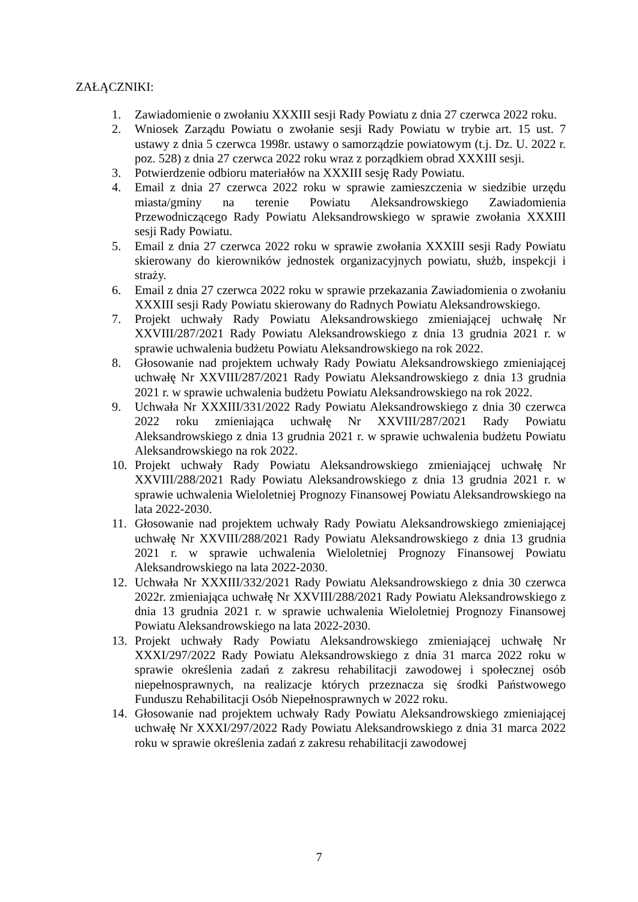ZAŁĄCZNIKI:
1. Zawiadomienie o zwołaniu XXXIII sesji Rady Powiatu z dnia 27 czerwca 2022 roku.
2. Wniosek Zarządu Powiatu o zwołanie sesji Rady Powiatu w trybie art. 15 ust. 7 ustawy z dnia 5 czerwca 1998r. ustawy o samorządzie powiatowym (t.j. Dz. U. 2022 r. poz. 528) z dnia 27 czerwca 2022 roku wraz z porządkiem obrad XXXIII sesji.
3. Potwierdzenie odbioru materiałów na XXXIII sesję Rady Powiatu.
4. Email z dnia 27 czerwca 2022 roku w sprawie zamieszczenia w siedzibie urzędu miasta/gminy na terenie Powiatu Aleksandrowskiego Zawiadomienia Przewodniczącego Rady Powiatu Aleksandrowskiego w sprawie zwołania XXXIII sesji Rady Powiatu.
5. Email z dnia 27 czerwca 2022 roku w sprawie zwołania XXXIII sesji Rady Powiatu skierowany do kierowników jednostek organizacyjnych powiatu, służb, inspekcji i straży.
6. Email z dnia 27 czerwca 2022 roku w sprawie przekazania Zawiadomienia o zwołaniu XXXIII sesji Rady Powiatu skierowany do Radnych Powiatu Aleksandrowskiego.
7. Projekt uchwały Rady Powiatu Aleksandrowskiego zmieniającej uchwałę Nr XXVIII/287/2021 Rady Powiatu Aleksandrowskiego z dnia 13 grudnia 2021 r. w sprawie uchwalenia budżetu Powiatu Aleksandrowskiego na rok 2022.
8. Głosowanie nad projektem uchwały Rady Powiatu Aleksandrowskiego zmieniającej uchwałę Nr XXVIII/287/2021 Rady Powiatu Aleksandrowskiego z dnia 13 grudnia 2021 r. w sprawie uchwalenia budżetu Powiatu Aleksandrowskiego na rok 2022.
9. Uchwała Nr XXXIII/331/2022 Rady Powiatu Aleksandrowskiego z dnia 30 czerwca 2022 roku zmieniająca uchwałę Nr XXVIII/287/2021 Rady Powiatu Aleksandrowskiego z dnia 13 grudnia 2021 r. w sprawie uchwalenia budżetu Powiatu Aleksandrowskiego na rok 2022.
10. Projekt uchwały Rady Powiatu Aleksandrowskiego zmieniającej uchwałę Nr XXVIII/288/2021 Rady Powiatu Aleksandrowskiego z dnia 13 grudnia 2021 r. w sprawie uchwalenia Wieloletniej Prognozy Finansowej Powiatu Aleksandrowskiego na lata 2022-2030.
11. Głosowanie nad projektem uchwały Rady Powiatu Aleksandrowskiego zmieniającej uchwałę Nr XXVIII/288/2021 Rady Powiatu Aleksandrowskiego z dnia 13 grudnia 2021 r. w sprawie uchwalenia Wieloletniej Prognozy Finansowej Powiatu Aleksandrowskiego na lata 2022-2030.
12. Uchwała Nr XXXIII/332/2021 Rady Powiatu Aleksandrowskiego z dnia 30 czerwca 2022r. zmieniająca uchwałę Nr XXVIII/288/2021 Rady Powiatu Aleksandrowskiego z dnia 13 grudnia 2021 r. w sprawie uchwalenia Wieloletniej Prognozy Finansowej Powiatu Aleksandrowskiego na lata 2022-2030.
13. Projekt uchwały Rady Powiatu Aleksandrowskiego zmieniającej uchwałę Nr XXXI/297/2022 Rady Powiatu Aleksandrowskiego z dnia 31 marca 2022 roku w sprawie określenia zadań z zakresu rehabilitacji zawodowej i społecznej osób niepełnosprawnych, na realizacje których przeznacza się środki Państwowego Funduszu Rehabilitacji Osób Niepełnosprawnych w 2022 roku.
14. Głosowanie nad projektem uchwały Rady Powiatu Aleksandrowskiego zmieniającej uchwałę Nr XXXI/297/2022 Rady Powiatu Aleksandrowskiego z dnia 31 marca 2022 roku w sprawie określenia zadań z zakresu rehabilitacji zawodowej
7